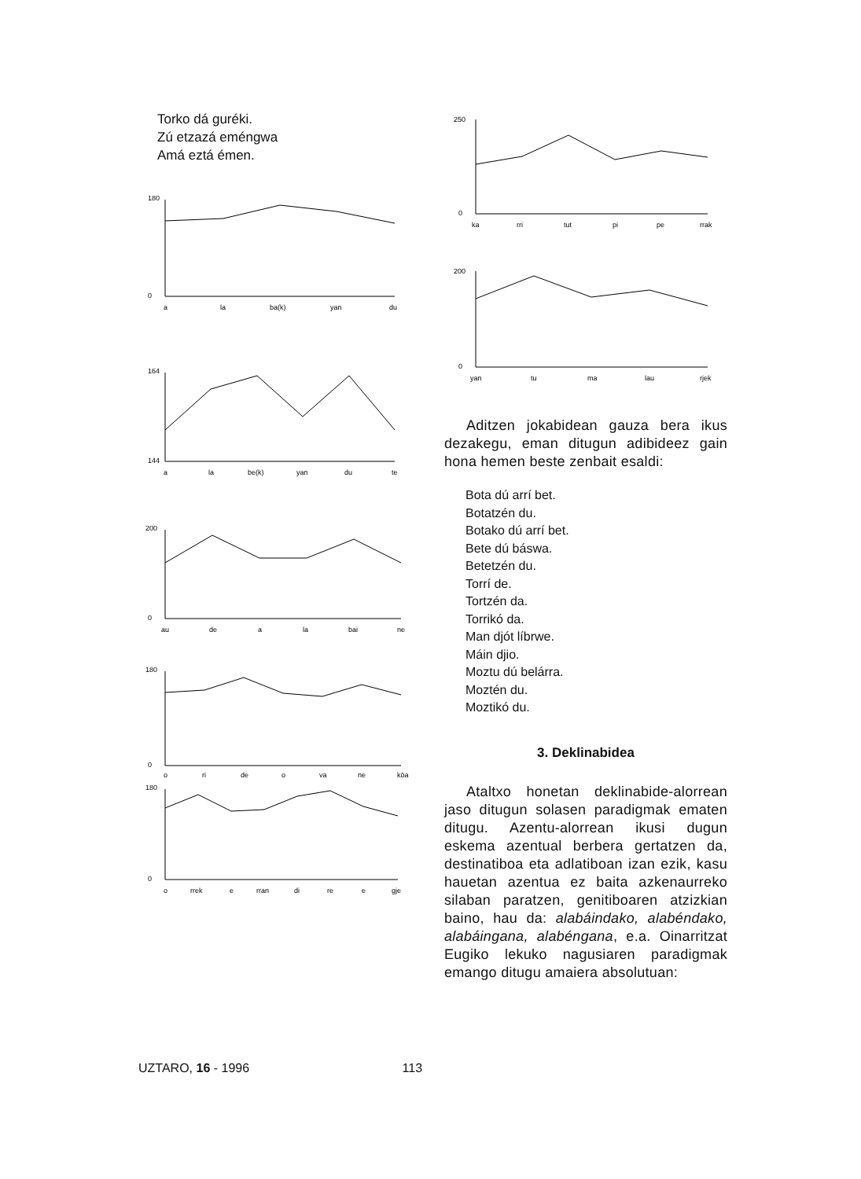Torko dá guréki.
Zú etzazá eméngwa
Amá eztá émen.
0
180
a
la
ba(k)
yan
du
144
164
a
la
be(k)
yan
du
te
0
200
au
de
a
la
bai
ne
0
180
o
ri
de
o
ya
ne
köa
0
180
o
rrek
e
rran
di
re
e
gje
0
250
ka
rri
tut
pi
pe
rrak
0
200
yan
tu
ma
lau
rjek
Aditzen jokabidean gauza bera ikus dezakegu, eman ditugun adibideez gain hona hemen beste zenbait esaldi:
Bota dú arrí bet.
Botatzén du.
Botako dú arrí bet.
Bete dú báswa.
Betetzén du.
Torrí de.
Tortzén da.
Torrikó da.
Man djót líbrwe.
Máin djio.
Moztu dú belárra.
Moztén du.
Moztikó du.
3. Deklinabidea
Ataltxo honetan deklinabide-alorrean jaso ditugun solasen paradigmak ematen ditugu. Azentu-alorrean ikusi dugun eskema azentual berbera gertatzen da, destinatiboa eta adlatiboan izan ezik, kasu hauetan azentua ez baita azkenaurreko silaban paratzen, genitiboaren atzizkian baino, hau da: alabáindako, alabéndako, alabáingana, alabéngana, e.a. Oinarritzat Eugiko lekuko nagusiaren paradigmak emango ditugu amaiera absolutuan:
UZTARO, 16 - 1996 113